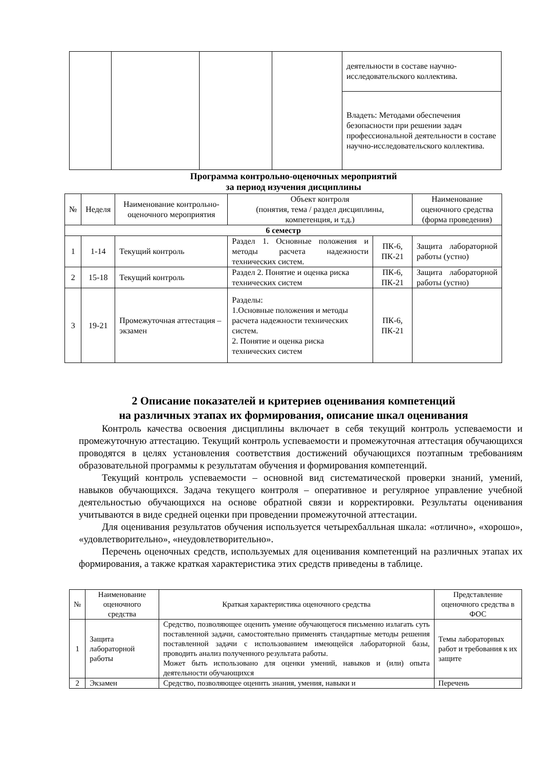| | | | | деятельности в составе научно-исследовательского коллектива. |
| | | | | Владеть: Методами обеспечения безопасности при решении задач профессиональной деятельности в составе научно-исследовательского коллектива. |
Программа контрольно-оценочных мероприятий
за период изучения дисциплины
| № | Неделя | Наименование контрольно-оценочного мероприятия | Объект контроля (понятия, тема / раздел дисциплины, компетенция, и т.д.) | | Наименование оценочного средства (форма проведения) |
| --- | --- | --- | --- | --- | --- |
| 6 семестр | | | | | |
| 1 | 1-14 | Текущий контроль | Раздел 1. Основные положения и методы расчета надежности технических систем. | ПК-6, ПК-21 | Защита лабораторной работы (устно) |
| 2 | 15-18 | Текущий контроль | Раздел 2. Понятие и оценка риска технических систем | ПК-6, ПК-21 | Защита лабораторной работы (устно) |
| 3 | 19-21 | Промежуточная аттестация – экзамен | Разделы: 1.Основные положения и методы расчета надежности технических систем. 2. Понятие и оценка риска технических систем | ПК-6, ПК-21 | |
2 Описание показателей и критериев оценивания компетенций
на различных этапах их формирования, описание шкал оценивания
Контроль качества освоения дисциплины включает в себя текущий контроль успеваемости и промежуточную аттестацию. Текущий контроль успеваемости и промежуточная аттестация обучающихся проводятся в целях установления соответствия достижений обучающихся поэтапным требованиям образовательной программы к результатам обучения и формирования компетенций.
Текущий контроль успеваемости – основной вид систематической проверки знаний, умений, навыков обучающихся. Задача текущего контроля – оперативное и регулярное управление учебной деятельностью обучающихся на основе обратной связи и корректировки. Результаты оценивания учитываются в виде средней оценки при проведении промежуточной аттестации.
Для оценивания результатов обучения используется четырехбалльная шкала: «отлично», «хорошо», «удовлетворительно», «неудовлетворительно».
Перечень оценочных средств, используемых для оценивания компетенций на различных этапах их формирования, а также краткая характеристика этих средств приведены в таблице.
| № | Наименование оценочного средства | Краткая характеристика оценочного средства | Представление оценочного средства в ФОС |
| --- | --- | --- | --- |
| 1 | Защита лабораторной работы | Средство, позволяющее оценить умение обучающегося письменно излагать суть поставленной задачи, самостоятельно применять стандартные методы решения поставленной задачи с использованием имеющейся лабораторной базы, проводить анализ полученного результата работы. Может быть использовано для оценки умений, навыков и (или) опыта деятельности обучающихся | Темы лабораторных работ и требования к их защите |
| 2 | Экзамен | Средство, позволяющее оценить знания, умения, навыки и | Перечень |